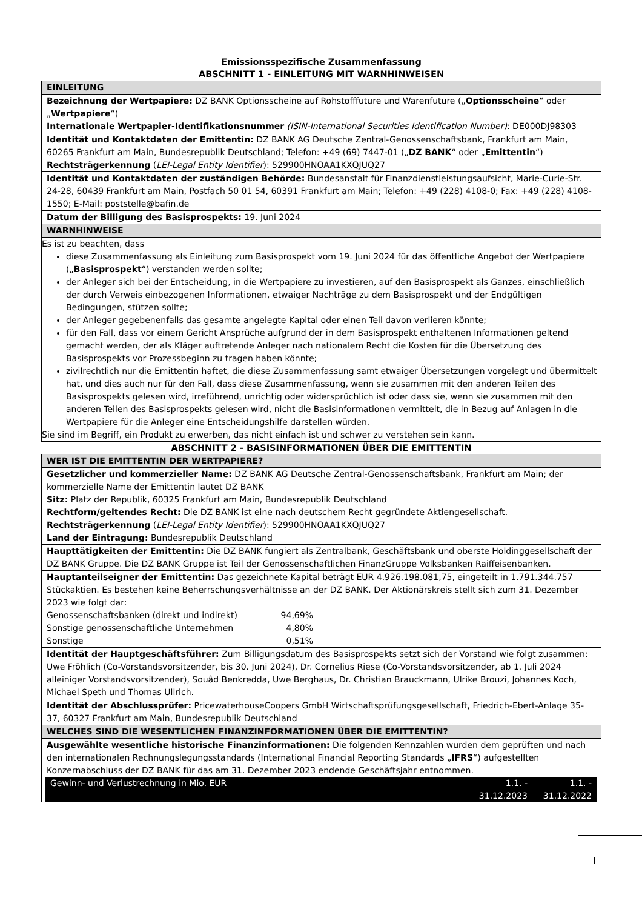Emissionsspezifische Zusammenfassung
ABSCHNITT 1 - EINLEITUNG MIT WARNHINWEISEN
EINLEITUNG
Bezeichnung der Wertpapiere: DZ BANK Optionsscheine auf Rohstofffuture und Warenfuture („Optionsscheine“ oder „Wertpapiere“)
Internationale Wertpapier-Identifikationsnummer (ISIN-International Securities Identification Number): DE000DJ98303
Identität und Kontaktdaten der Emittentin: DZ BANK AG Deutsche Zentral-Genossenschaftsbank, Frankfurt am Main, 60265 Frankfurt am Main, Bundesrepublik Deutschland; Telefon: +49 (69) 7447-01 („DZ BANK“ oder „Emittentin“)
Rechtsträgerkennung (LEI-Legal Entity Identifier): 529900HNOAA1KXQJUQ27
Identität und Kontaktdaten der zuständigen Behörde: Bundesanstalt für Finanzdienstleistungsaufsicht, Marie-Curie-Str. 24-28, 60439 Frankfurt am Main, Postfach 50 01 54, 60391 Frankfurt am Main; Telefon: +49 (228) 4108-0; Fax: +49 (228) 4108-1550; E-Mail: poststelle@bafin.de
Datum der Billigung des Basisprospekts: 19. Juni 2024
WARNHINWEISE
Es ist zu beachten, dass
diese Zusammenfassung als Einleitung zum Basisprospekt vom 19. Juni 2024 für das öffentliche Angebot der Wertpapiere („Basisprospekt“) verstanden werden sollte;
der Anleger sich bei der Entscheidung, in die Wertpapiere zu investieren, auf den Basisprospekt als Ganzes, einschließlich der durch Verweis einbezogenen Informationen, etwaiger Nachträge zu dem Basisprospekt und der Endgültigen Bedingungen, stützen sollte;
der Anleger gegebenenfalls das gesamte angelegte Kapital oder einen Teil davon verlieren könnte;
für den Fall, dass vor einem Gericht Ansprüche aufgrund der in dem Basisprospekt enthaltenen Informationen geltend gemacht werden, der als Kläger auftretende Anleger nach nationalem Recht die Kosten für die Übersetzung des Basisprospekts vor Prozessbeginn zu tragen haben könnte;
zivilrechtlich nur die Emittentin haftet, die diese Zusammenfassung samt etwaiger Übersetzungen vorgelegt und übermittelt hat, und dies auch nur für den Fall, dass diese Zusammenfassung, wenn sie zusammen mit den anderen Teilen des Basisprospekts gelesen wird, irreführend, unrichtig oder widersprüchlich ist oder dass sie, wenn sie zusammen mit den anderen Teilen des Basisprospekts gelesen wird, nicht die Basisinformationen vermittelt, die in Bezug auf Anlagen in die Wertpapiere für die Anleger eine Entscheidungshilfe darstellen würden.
Sie sind im Begriff, ein Produkt zu erwerben, das nicht einfach ist und schwer zu verstehen sein kann.
ABSCHNITT 2 - BASISINFORMATIONEN ÜBER DIE EMITTENTIN
WER IST DIE EMITTENTIN DER WERTPAPIERE?
Gesetzlicher und kommerzieller Name: DZ BANK AG Deutsche Zentral-Genossenschaftsbank, Frankfurt am Main; der kommerzielle Name der Emittentin lautet DZ BANK
Sitz: Platz der Republik, 60325 Frankfurt am Main, Bundesrepublik Deutschland
Rechtform/geltendes Recht: Die DZ BANK ist eine nach deutschem Recht gegründete Aktiengesellschaft.
Rechtsträgerkennung (LEI-Legal Entity Identifier): 529900HNOAA1KXQJUQ27
Land der Eintragung: Bundesrepublik Deutschland
Haupttätigkeiten der Emittentin: Die DZ BANK fungiert als Zentralbank, Geschäftsbank und oberste Holdinggesellschaft der DZ BANK Gruppe. Die DZ BANK Gruppe ist Teil der Genossenschaftlichen FinanzGruppe Volksbanken Raiffeisenbanken.
Hauptanteilseigner der Emittentin: Das gezeichnete Kapital beträgt EUR 4.926.198.081,75, eingeteilt in 1.791.344.757 Stückaktien. Es bestehen keine Beherrschungsverhältnisse an der DZ BANK. Der Aktionärskreis stellt sich zum 31. Dezember 2023 wie folgt dar:
Genossenschaftsbanken (direkt und indirekt) 94,69%
Sonstige genossenschaftliche Unternehmen 4,80%
Sonstige 0,51%
Identität der Hauptgeschäftsführer: Zum Billigungsdatum des Basisprospekts setzt sich der Vorstand wie folgt zusammen:
Uwe Fröhlich (Co-Vorstandsvorsitzender, bis 30. Juni 2024), Dr. Cornelius Riese (Co-Vorstandsvorsitzender, ab 1. Juli 2024 alleiniger Vorstandsvorsitzender), Souâd Benkredda, Uwe Berghaus, Dr. Christian Brauckmann, Ulrike Brouzi, Johannes Koch, Michael Speth und Thomas Ullrich.
Identität der Abschlussprüfer: PricewaterhouseCoopers GmbH Wirtschaftsprüfungsgesellschaft, Friedrich-Ebert-Anlage 35-37, 60327 Frankfurt am Main, Bundesrepublik Deutschland
WELCHES SIND DIE WESENTLICHEN FINANZINFORMATIONEN ÜBER DIE EMITTENTIN?
Ausgewählte wesentliche historische Finanzinformationen: Die folgenden Kennzahlen wurden dem geprüften und nach den internationalen Rechnungslegungsstandards (International Financial Reporting Standards „IFRS“) aufgestellten Konzernabschluss der DZ BANK für das am 31. Dezember 2023 endende Geschäftsjahr entnommen.
| Gewinn- und Verlustrechnung in Mio. EUR | 1.1. - 31.12.2023 | 1.1. - 31.12.2022 |
I